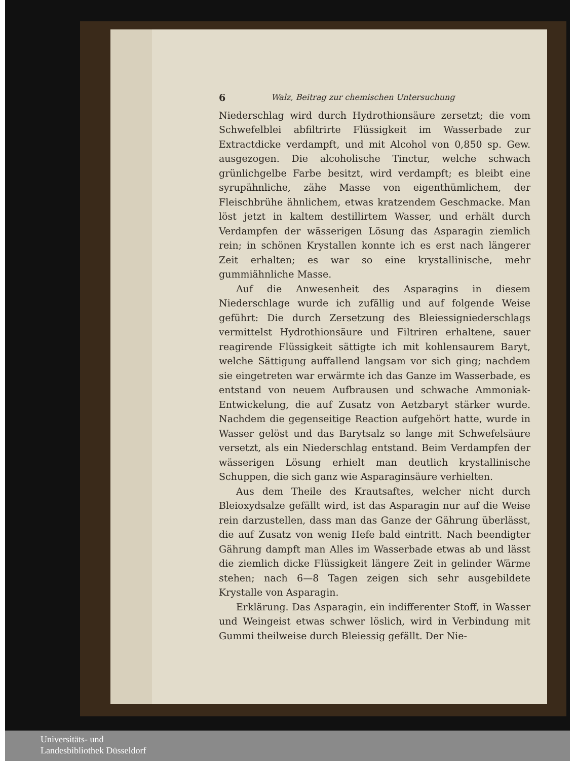6 Walz, Beitrag zur chemischen Untersuchung
Niederschlag wird durch Hydrothionsäure zersetzt; die vom Schwefelblei abfiltrirte Flüssigkeit im Wasserbade zur Extractdicke verdampft, und mit Alcohol von 0,850 sp. Gew. ausgezogen. Die alcoholische Tinctur, welche schwach grünlichgelbe Farbe besitzt, wird verdampft; es bleibt eine syrupähnliche, zähe Masse von eigenthümlichem, der Fleischbrühe ähnlichem, etwas kratzendem Geschmacke. Man löst jetzt in kaltem destillirtem Wasser, und erhält durch Verdampfen der wässerigen Lösung das Asparagin ziemlich rein; in schönen Krystallen konnte ich es erst nach längerer Zeit erhalten; es war so eine krystallinische, mehr gummiähnliche Masse.
Auf die Anwesenheit des Asparagins in diesem Niederschlage wurde ich zufällig und auf folgende Weise geführt: Die durch Zersetzung des Bleiessigniederschlags vermittelst Hydrothionsäure und Filtriren erhaltene, sauer reagirende Flüssigkeit sättigte ich mit kohlensaurem Baryt, welche Sättigung auffallend langsam vor sich ging; nachdem sie eingetreten war erwärmte ich das Ganze im Wasserbade, es entstand von neuem Aufbrausen und schwache Ammoniak-Entwickelung, die auf Zusatz von Aetzbaryt stärker wurde. Nachdem die gegenseitige Reaction aufgehört hatte, wurde in Wasser gelöst und das Barytsalz so lange mit Schwefelsäure versetzt, als ein Niederschlag entstand. Beim Verdampfen der wässerigen Lösung erhielt man deutlich krystallinische Schuppen, die sich ganz wie Asparaginsäure verhielten.
Aus dem Theile des Krautsaftes, welcher nicht durch Bleioxydsalze gefällt wird, ist das Asparagin nur auf die Weise rein darzustellen, dass man das Ganze der Gährung überlässt, die auf Zusatz von wenig Hefe bald eintritt. Nach beendigter Gährung dampft man Alles im Wasserbade etwas ab und lässt die ziemlich dicke Flüssigkeit längere Zeit in gelinder Wärme stehen; nach 6—8 Tagen zeigen sich sehr ausgebildete Krystalle von Asparagin.
Erklärung. Das Asparagin, ein indifferenter Stoff, in Wasser und Weingeist etwas schwer löslich, wird in Verbindung mit Gummi theilweise durch Bleiessig gefällt. Der Nie-
Universitäts- und
Landesbibliothek Düsseldorf